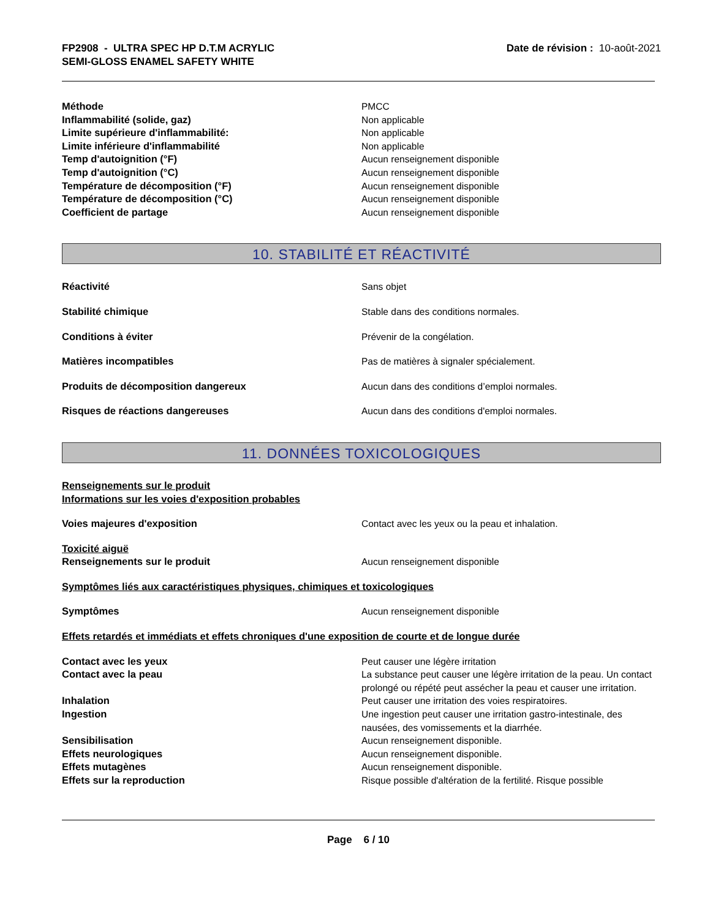FP2908 - ULTRA SPEC HP D.T.M ACRYLIC
SEMI-GLOSS ENAMEL SAFETY WHITE
Date de révision : 10-août-2021
Méthode PMCC
Inflammabilité (solide, gaz) Non applicable
Limite supérieure d'inflammabilité: Non applicable
Limite inférieure d'inflammabilité Non applicable
Temp d'autoignition (°F) Aucun renseignement disponible
Temp d'autoignition (°C) Aucun renseignement disponible
Température de décomposition (°F) Aucun renseignement disponible
Température de décomposition (°C) Aucun renseignement disponible
Coefficient de partage Aucun renseignement disponible
10. STABILITÉ ET RÉACTIVITÉ
Réactivité Sans objet
Stabilité chimique Stable dans des conditions normales.
Conditions à éviter Prévenir de la congélation.
Matières incompatibles Pas de matières à signaler spécialement.
Produits de décomposition dangereux Aucun dans des conditions d’emploi normales.
Risques de réactions dangereuses Aucun dans des conditions d'emploi normales.
11. DONNÉES TOXICOLOGIQUES
Renseignements sur le produit
Informations sur les voies d'exposition probables
Voies majeures d'exposition Contact avec les yeux ou la peau et inhalation.
Toxicité aiguë
Renseignements sur le produit Aucun renseignement disponible
Symptômes liés aux caractéristiques physiques, chimiques et toxicologiques
Symptômes Aucun renseignement disponible
Effets retardés et immédiats et effets chroniques d'une exposition de courte et de longue durée
Contact avec les yeux Peut causer une légère irritation
Contact avec la peau La substance peut causer une légère irritation de la peau. Un contact prolongé ou répété peut assécher la peau et causer une irritation.
Inhalation Peut causer une irritation des voies respiratoires.
Ingestion Une ingestion peut causer une irritation gastro-intestinale, des nausées, des vomissements et la diarrhée.
Sensibilisation Aucun renseignement disponible.
Effets neurologiques Aucun renseignement disponible.
Effets mutagènes Aucun renseignement disponible.
Effets sur la reproduction Risque possible d'altération de la fertilité. Risque possible
Page 6 / 10